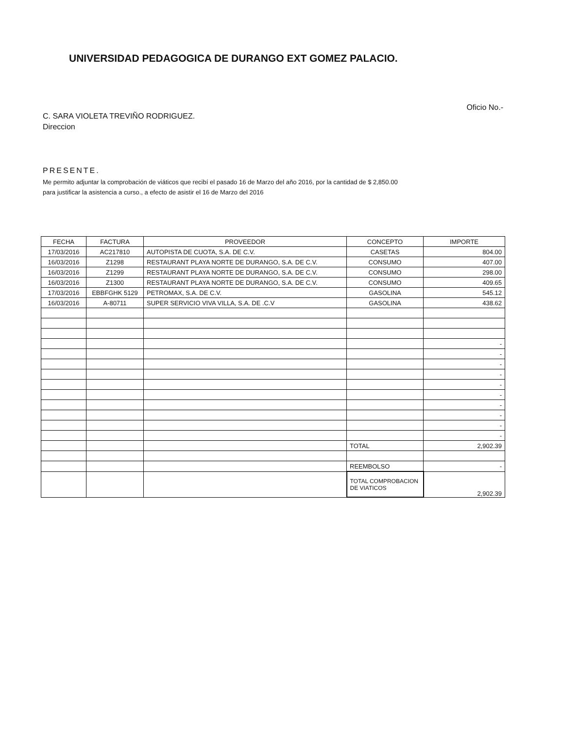UNIVERSIDAD PEDAGOGICA DE DURANGO EXT GOMEZ PALACIO.
Oficio No.-
C. SARA VIOLETA TREVIÑO RODRIGUEZ.
Direccion
PRESENTE.
Me permito adjuntar la comprobación de viáticos que recibí el pasado 16 de Marzo del año 2016, por la cantidad de $ 2,850.00
para justificar la asistencia a curso., a efecto de asistir el 16 de Marzo del 2016
| FECHA | FACTURA | PROVEEDOR | CONCEPTO | IMPORTE |
| --- | --- | --- | --- | --- |
| 17/03/2016 | AC217810 | AUTOPISTA DE CUOTA, S.A. DE C.V. | CASETAS | 804.00 |
| 16/03/2016 | Z1298 | RESTAURANT PLAYA NORTE DE DURANGO, S.A. DE C.V. | CONSUMO | 407.00 |
| 16/03/2016 | Z1299 | RESTAURANT PLAYA NORTE DE DURANGO, S.A. DE C.V. | CONSUMO | 298.00 |
| 16/03/2016 | Z1300 | RESTAURANT PLAYA NORTE DE DURANGO, S.A. DE C.V. | CONSUMO | 409.65 |
| 17/03/2016 | EBBFGHK 5129 | PETROMAX, S.A. DE C.V. | GASOLINA | 545.12 |
| 16/03/2016 | A-80711 | SUPER SERVICIO VIVA VILLA, S.A. DE .C.V | GASOLINA | 438.62 |
| | | | | - |
| | | | | - |
| | | | | - |
| | | | | - |
| | | | | - |
| | | | | - |
| | | | | - |
| | | | | - |
| | | | | - |
| | | | | - |
| | | | TOTAL | 2,902.39 |
| | | | REEMBOLSO | - |
| | | | TOTAL COMPROBACION DE VIATICOS | 2,902.39 |